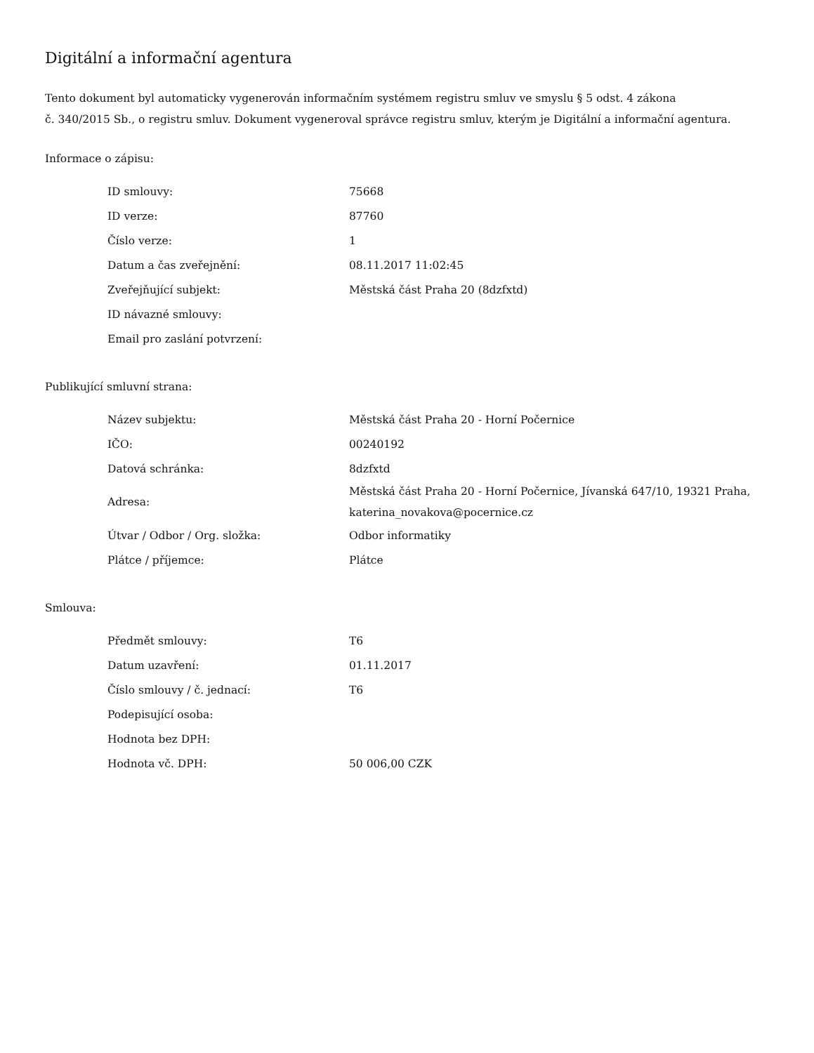Digitální a informační agentura
Tento dokument byl automaticky vygenerován informačním systémem registru smluv ve smyslu § 5 odst. 4 zákona
č. 340/2015 Sb., o registru smluv. Dokument vygeneroval správce registru smluv, kterým je Digitální a informační agentura.
Informace o zápisu:
| ID smlouvy: | 75668 |
| ID verze: | 87760 |
| Číslo verze: | 1 |
| Datum a čas zveřejnění: | 08.11.2017 11:02:45 |
| Zveřejňující subjekt: | Městská část Praha 20 (8dzfxtd) |
| ID návazné smlouvy: | |
| Email pro zaslání potvrzení: | |
Publikující smluvní strana:
| Název subjektu: | Městská část Praha 20 - Horní Počernice |
| IČO: | 00240192 |
| Datová schránka: | 8dzfxtd |
| Adresa: | Městská část Praha 20 - Horní Počernice, Jívanská 647/10, 19321 Praha, katerina_novakova@pocernice.cz |
| Útvar / Odbor / Org. složka: | Odbor informatiky |
| Plátce / příjemce: | Plátce |
Smlouva:
| Předmět smlouvy: | T6 |
| Datum uzavření: | 01.11.2017 |
| Číslo smlouvy / č. jednací: | T6 |
| Podepisující osoba: | |
| Hodnota bez DPH: | |
| Hodnota vč. DPH: | 50 006,00 CZK |